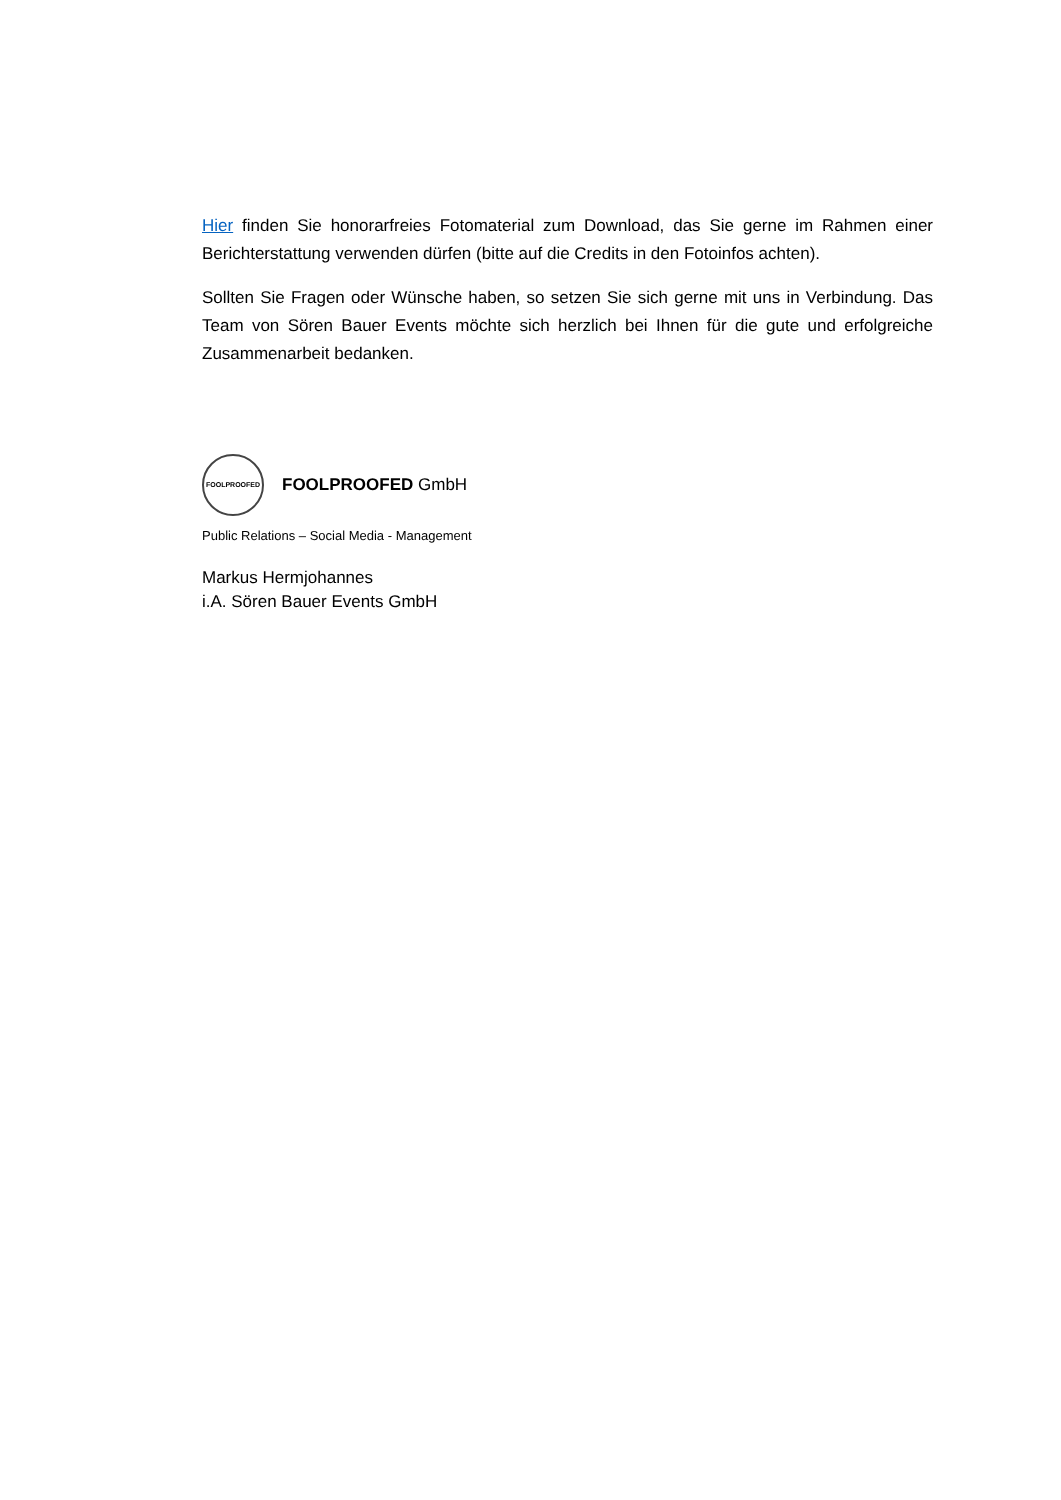Hier finden Sie honorarfreies Fotomaterial zum Download, das Sie gerne im Rahmen einer Berichterstattung verwenden dürfen (bitte auf die Credits in den Fotoinfos achten).
Sollten Sie Fragen oder Wünsche haben, so setzen Sie sich gerne mit uns in Verbindung. Das Team von Sören Bauer Events möchte sich herzlich bei Ihnen für die gute und erfolgreiche Zusammenarbeit bedanken.
FOOLPROOFED
FOOLPROOFED GmbH
Public Relations – Social Media - Management
Markus Hermjohannes
i.A. Sören Bauer Events GmbH